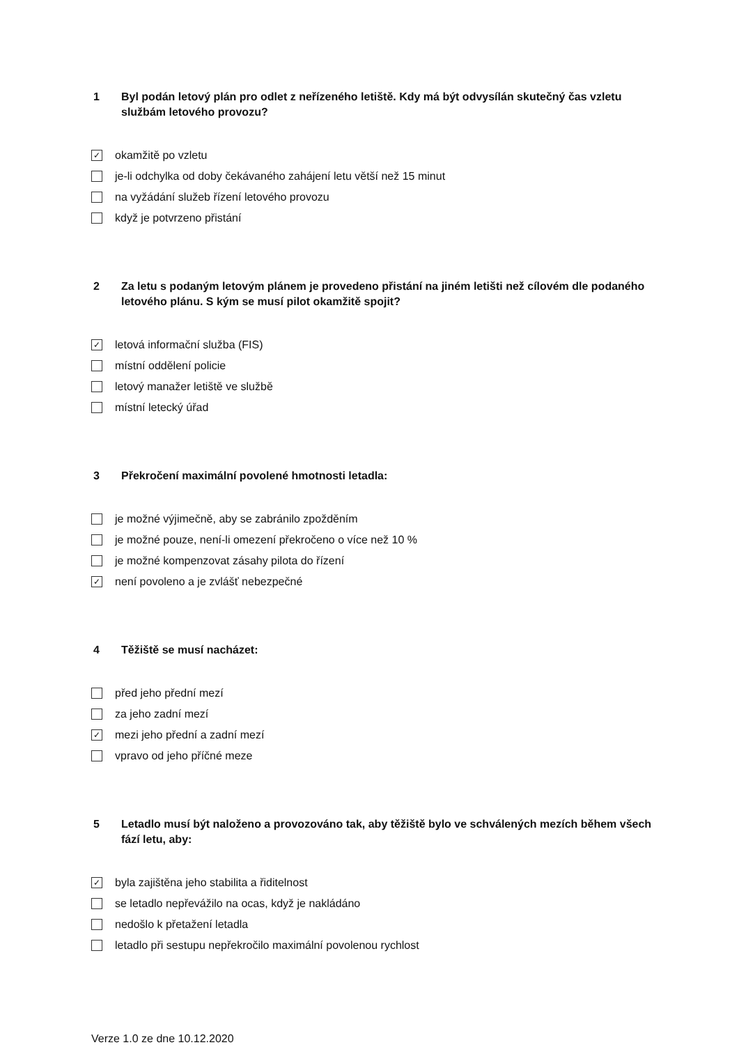1 Byl podán letový plán pro odlet z neřízeného letiště. Kdy má být odvysílán skutečný čas vzletu službám letového provozu?
✓ okamžitě po vzletu
je-li odchylka od doby čekávaného zahájení letu větší než 15 minut
na vyžádání služeb řízení letového provozu
když je potvrzeno přistání
2 Za letu s podaným letovým plánem je provedeno přistání na jiném letišti než cílovém dle podaného letového plánu. S kým se musí pilot okamžitě spojit?
✓ letová informační služba (FIS)
místní oddělení policie
letový manažer letiště ve službě
místní letecký úřad
3 Překročení maximální povolené hmotnosti letadla:
je možné výjimečně, aby se zabránilo zpožděním
je možné pouze, není-li omezení překročeno o více než 10 %
je možné kompenzovat zásahy pilota do řízení
✓ není povoleno a je zvlášť nebezpečné
4 Těžiště se musí nacházet:
před jeho přední mezí
za jeho zadní mezí
✓ mezi jeho přední a zadní mezí
vpravo od jeho příčné meze
5 Letadlo musí být naloženo a provozováno tak, aby těžiště bylo ve schválených mezích během všech fází letu, aby:
✓ byla zajištěna jeho stabilita a řiditelnost
se letadlo nepřevážilo na ocas, když je nakládáno
nedošlo k přetažení letadla
letadlo při sestupu nepřekročilo maximální povolenou rychlost
Verze 1.0 ze dne 10.12.2020